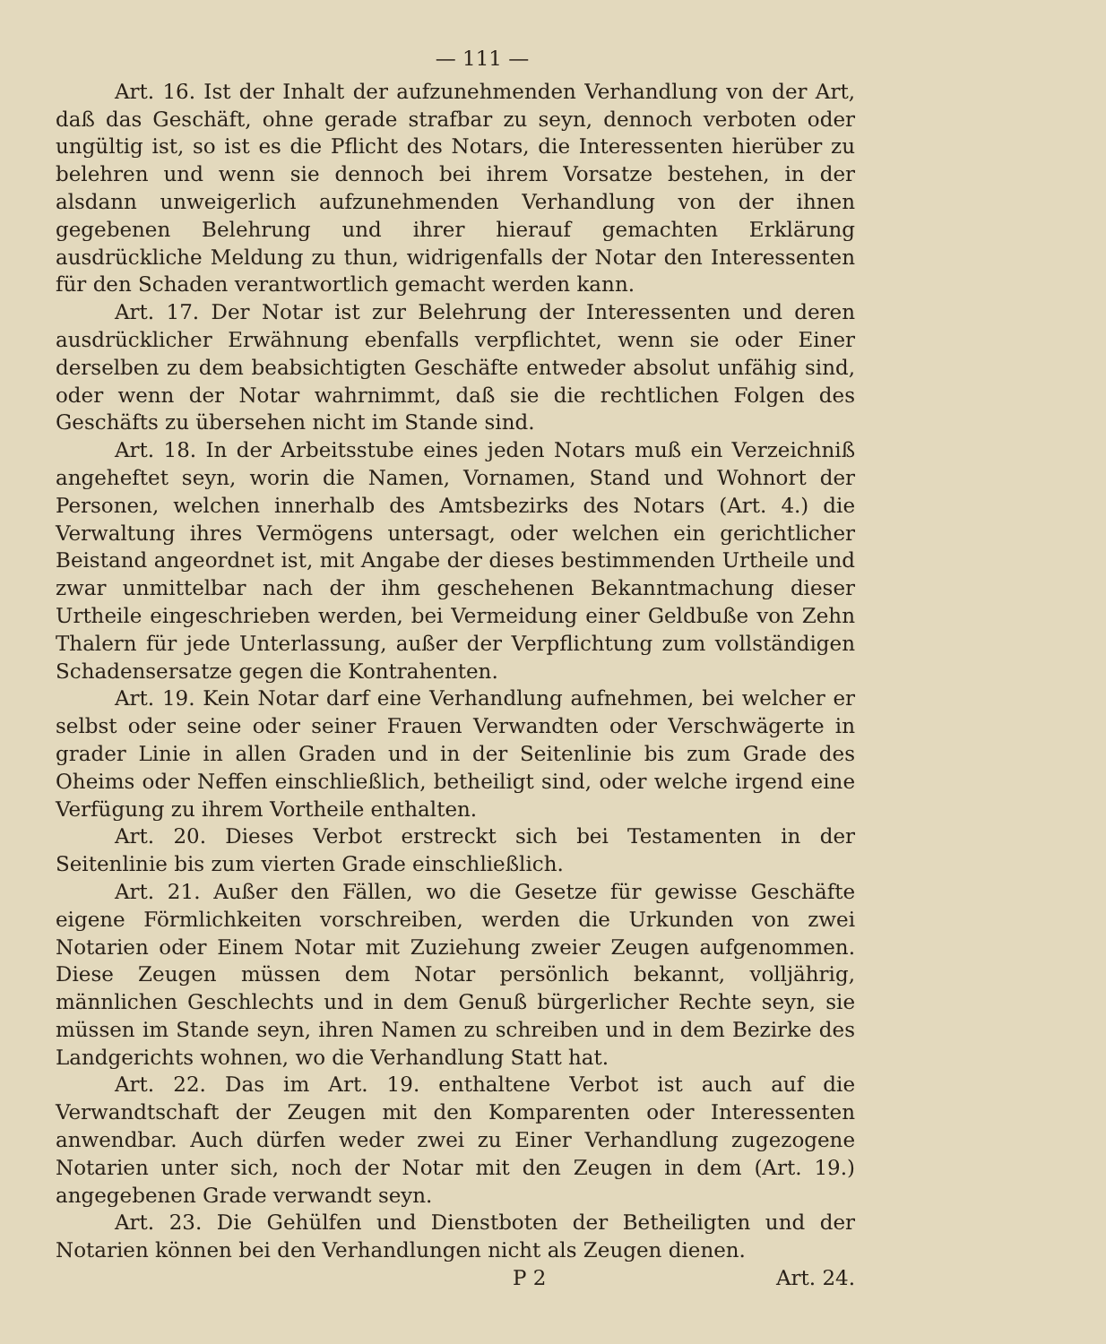— 111 —
Art. 16. Ist der Inhalt der aufzunehmenden Verhandlung von der Art, daß das Geschäft, ohne gerade strafbar zu seyn, dennoch verboten oder ungültig ist, so ist es die Pflicht des Notars, die Interessenten hierüber zu belehren und wenn sie dennoch bei ihrem Vorsatze bestehen, in der alsdann unweigerlich aufzunehmenden Verhandlung von der ihnen gegebenen Belehrung und ihrer hierauf gemachten Erklärung ausdrückliche Meldung zu thun, widrigenfalls der Notar den Interessenten für den Schaden verantwortlich gemacht werden kann.
Art. 17. Der Notar ist zur Belehrung der Interessenten und deren ausdrücklicher Erwähnung ebenfalls verpflichtet, wenn sie oder Einer derselben zu dem beabsichtigten Geschäfte entweder absolut unfähig sind, oder wenn der Notar wahrnimmt, daß sie die rechtlichen Folgen des Geschäfts zu übersehen nicht im Stande sind.
Art. 18. In der Arbeitsstube eines jeden Notars muß ein Verzeichniß angeheftet seyn, worin die Namen, Vornamen, Stand und Wohnort der Personen, welchen innerhalb des Amtsbezirks des Notars (Art. 4.) die Verwaltung ihres Vermögens untersagt, oder welchen ein gerichtlicher Beistand angeordnet ist, mit Angabe der dieses bestimmenden Urtheile und zwar unmittelbar nach der ihm geschehenen Bekanntmachung dieser Urtheile eingeschrieben werden, bei Vermeidung einer Geldbuße von Zehn Thalern für jede Unterlassung, außer der Verpflichtung zum vollständigen Schadensersatze gegen die Kontrahenten.
Art. 19. Kein Notar darf eine Verhandlung aufnehmen, bei welcher er selbst oder seine oder seiner Frauen Verwandten oder Verschwägerte in grader Linie in allen Graden und in der Seitenlinie bis zum Grade des Oheims oder Neffen einschließlich, betheiligt sind, oder welche irgend eine Verfügung zu ihrem Vortheile enthalten.
Art. 20. Dieses Verbot erstreckt sich bei Testamenten in der Seitenlinie bis zum vierten Grade einschließlich.
Art. 21. Außer den Fällen, wo die Gesetze für gewisse Geschäfte eigene Förmlichkeiten vorschreiben, werden die Urkunden von zwei Notarien oder Einem Notar mit Zuziehung zweier Zeugen aufgenommen. Diese Zeugen müssen dem Notar persönlich bekannt, volljährig, männlichen Geschlechts und in dem Genuß bürgerlicher Rechte seyn, sie müssen im Stande seyn, ihren Namen zu schreiben und in dem Bezirke des Landgerichts wohnen, wo die Verhandlung Statt hat.
Art. 22. Das im Art. 19. enthaltene Verbot ist auch auf die Verwandtschaft der Zeugen mit den Komparenten oder Interessenten anwendbar. Auch dürfen weder zwei zu Einer Verhandlung zugezogene Notarien unter sich, noch der Notar mit den Zeugen in dem (Art. 19.) angegebenen Grade verwandt seyn.
Art. 23. Die Gehülfen und Dienstboten der Betheiligten und der Notarien können bei den Verhandlungen nicht als Zeugen dienen.
P 2 Art. 24.